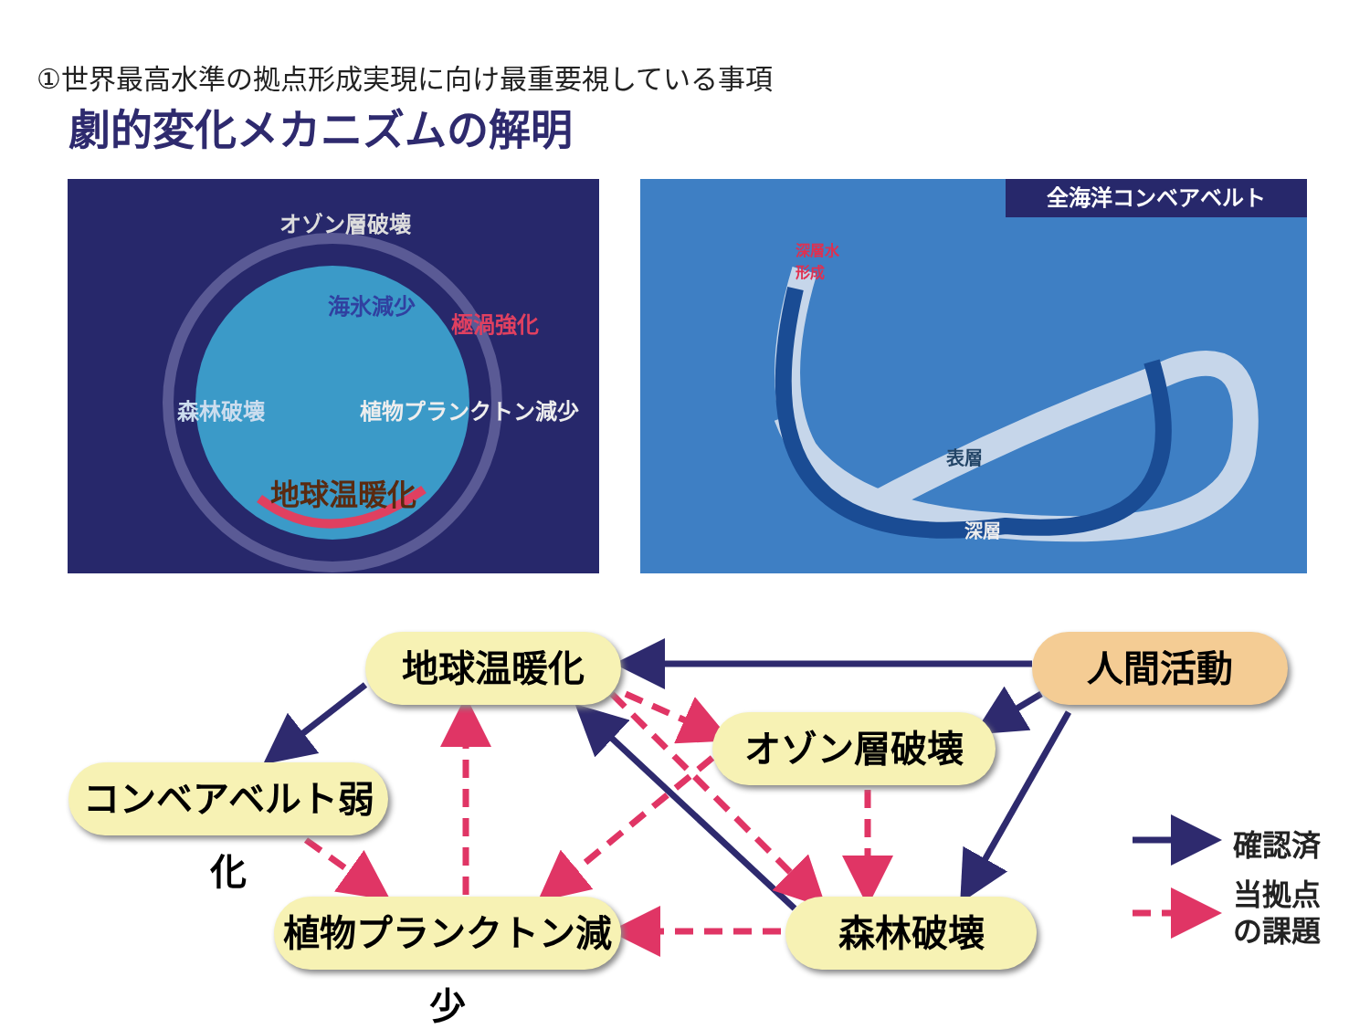①世界最高水準の拠点形成実現に向け最重要視している事項
劇的変化メカニズムの解明
オゾン層破壊
海氷減少
極渦強化
森林破壊 植物プランクトン減少
地球温暖化
全海洋コンベアベルト
深層水
形成
表層
深層
地球温暖化 人間活動
オゾン層破壊
コンベアベルト弱化
植物プランクトン減少
森林破壊
確認済
当拠点
の課題